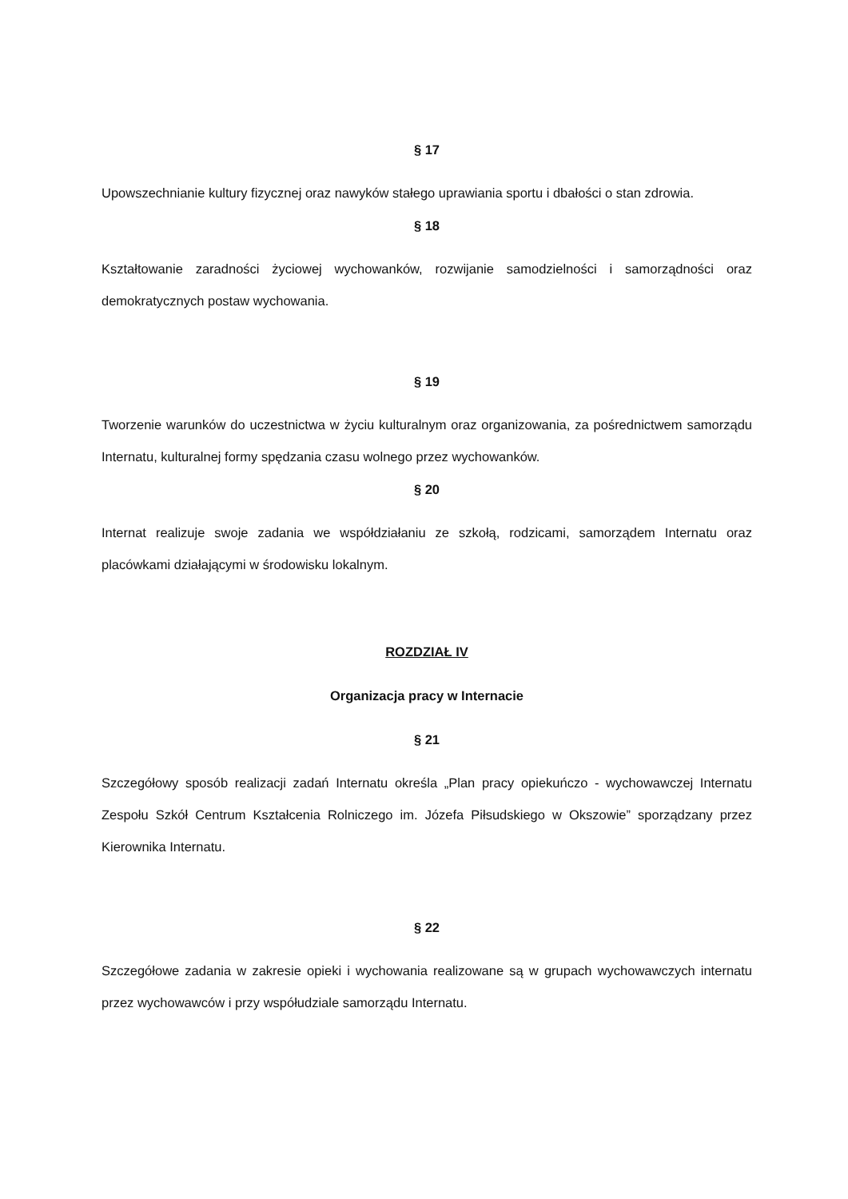§ 17
Upowszechnianie kultury fizycznej oraz nawyków stałego uprawiania sportu i dbałości o stan zdrowia.
§ 18
Kształtowanie zaradności życiowej wychowanków, rozwijanie samodzielności i samorządności oraz demokratycznych postaw wychowania.
§ 19
Tworzenie warunków do uczestnictwa w życiu kulturalnym oraz organizowania, za pośrednictwem samorządu Internatu, kulturalnej formy spędzania czasu wolnego przez wychowanków.
§ 20
Internat realizuje swoje zadania we współdziałaniu ze szkołą, rodzicami, samorządem Internatu oraz placówkami działającymi w środowisku lokalnym.
ROZDZIAŁ IV
Organizacja pracy w Internacie
§ 21
Szczegółowy sposób realizacji zadań Internatu określa „Plan pracy opiekuńczo - wychowawczej Internatu Zespołu Szkół Centrum Kształcenia Rolniczego im. Józefa Piłsudskiego w Okszowie” sporządzany przez Kierownika Internatu.
§ 22
Szczegółowe zadania w zakresie opieki i wychowania realizowane są w grupach wychowawczych internatu przez wychowawców i przy współudziale samorządu Internatu.